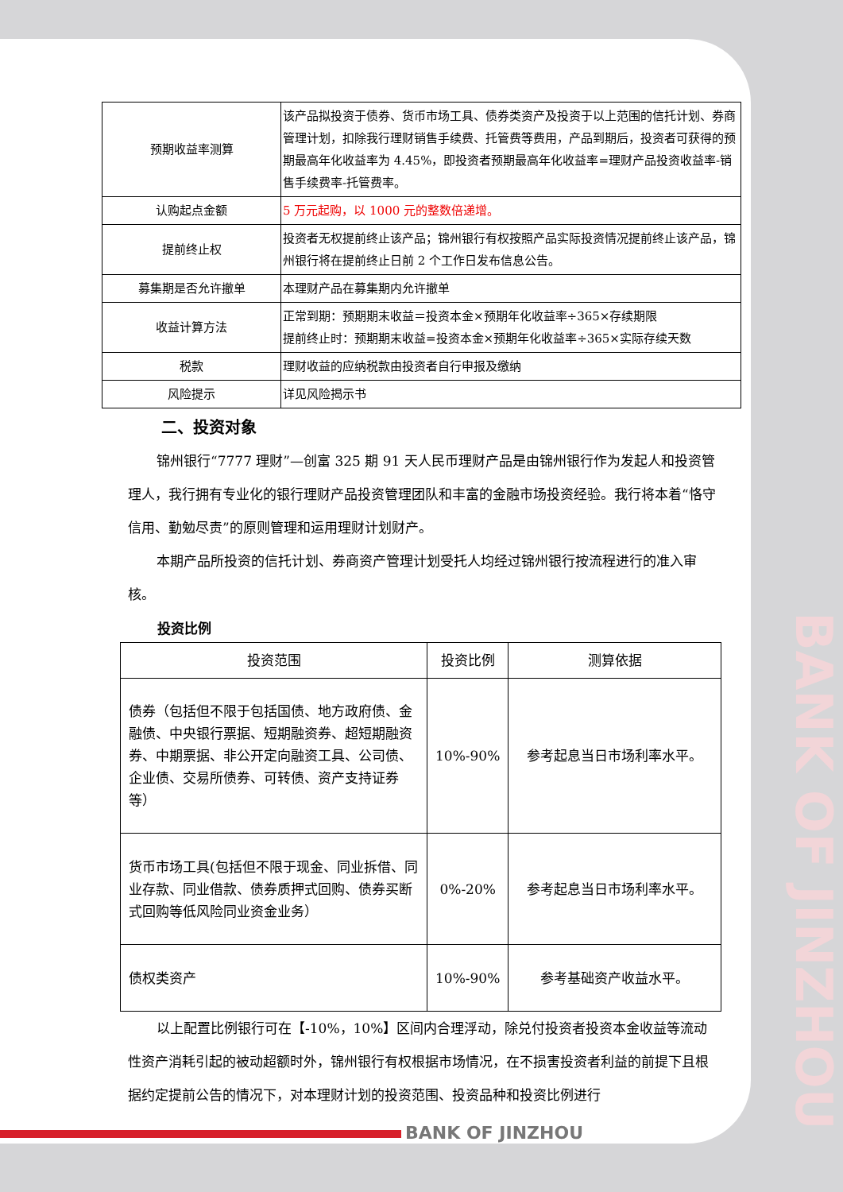| 预期收益率测算 | 该产品拟投资于债券、货币市场工具、债券类资产及投资于以上范围的信托计划、券商管理计划，扣除我行理财销售手续费、托管费等费用，产品到期后，投资者可获得的预期最高年化收益率为 4.45%，即投资者预期最高年化收益率=理财产品投资收益率-销售手续费率-托管费率。 |
| 认购起点金额 | 5 万元起购，以 1000 元的整数倍递增。 |
| 提前终止权 | 投资者无权提前终止该产品；锦州银行有权按照产品实际投资情况提前终止该产品，锦州银行将在提前终止日前 2 个工作日发布信息公告。 |
| 募集期是否允许撤单 | 本理财产品在募集期内允许撤单 |
| 收益计算方法 | 正常到期：预期期末收益＝投资本金×预期年化收益率÷365×存续期限 提前终止时：预期期末收益=投资本金×预期年化收益率÷365×实际存续天数 |
| 税款 | 理财收益的应纳税款由投资者自行申报及缴纳 |
| 风险提示 | 详见风险揭示书 |
二、投资对象
锦州银行“7777 理财”—创富 325 期 91 天人民币理财产品是由锦州银行作为发起人和投资管理人，我行拥有专业化的银行理财产品投资管理团队和丰富的金融市场投资经验。我行将本着“恪守信用、勤勉尽责”的原则管理和运用理财计划财产。
本期产品所投资的信托计划、券商资产管理计划受托人均经过锦州银行按流程进行的准入审核。
投资比例
| 投资范围 | 投资比例 | 测算依据 |
| --- | --- | --- |
| 债券（包括但不限于包括国债、地方政府债、金融债、中央银行票据、短期融资券、超短期融资券、中期票据、非公开定向融资工具、公司债、企业债、交易所债券、可转债、资产支持证券等） | 10%-90% | 参考起息当日市场利率水平。 |
| 货币市场工具(包括但不限于现金、同业拆借、同业存款、同业借款、债券质押式回购、债券买断式回购等低风险同业资金业务） | 0%-20% | 参考起息当日市场利率水平。 |
| 债权类资产 | 10%-90% | 参考基础资产收益水平。 |
以上配置比例银行可在【-10%，10%】区间内合理浮动，除兑付投资者投资本金收益等流动性资产消耗引起的被动超额时外，锦州银行有权根据市场情况，在不损害投资者利益的前提下且根据约定提前公告的情况下，对本理财计划的投资范围、投资品种和投资比例进行
BANK OF JINZHOU
BANK OF JINZHOU